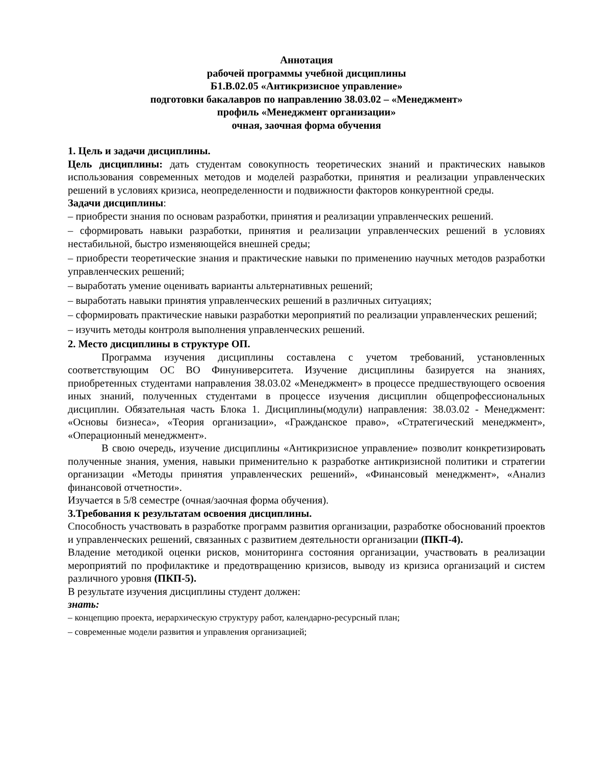Аннотация
рабочей программы учебной дисциплины
Б1.В.02.05 «Антикризисное управление»
подготовки бакалавров по направлению 38.03.02 – «Менеджмент»
профиль «Менеджмент организации»
очная, заочная форма обучения
1. Цель и задачи дисциплины.
Цель дисциплины: дать студентам совокупность теоретических знаний и практических навыков использования современных методов и моделей разработки, принятия и реализации управленческих решений в условиях кризиса, неопределенности и подвижности факторов конкурентной среды.
Задачи дисциплины:
– приобрести знания по основам разработки, принятия и реализации управленческих решений.
– сформировать навыки разработки, принятия и реализации управленческих решений в условиях нестабильной, быстро изменяющейся внешней среды;
– приобрести теоретические знания и практические навыки по применению научных методов разработки управленческих решений;
– выработать умение оценивать варианты альтернативных решений;
– выработать навыки принятия управленческих решений в различных ситуациях;
– сформировать практические навыки разработки мероприятий по реализации управленческих решений;
– изучить методы контроля выполнения управленческих решений.
2. Место дисциплины в структуре ОП.
Программа изучения дисциплины составлена с учетом требований, установленных соответствующим ОС ВО Финуниверситета. Изучение дисциплины базируется на знаниях, приобретенных студентами направления 38.03.02 «Менеджмент» в процессе предшествующего освоения иных знаний, полученных студентами в процессе изучения дисциплин общепрофессиональных дисциплин. Обязательная часть Блока 1. Дисциплины(модули) направления: 38.03.02 - Менеджмент: «Основы бизнеса», «Теория организации», «Гражданское право», «Стратегический менеджмент», «Операционный менеджмент».
В свою очередь, изучение дисциплины «Антикризисное управление» позволит конкретизировать полученные знания, умения, навыки применительно к разработке антикризисной политики и стратегии организации «Методы принятия управленческих решений», «Финансовый менеджмент», «Анализ финансовой отчетности».
Изучается в 5/8 семестре (очная/заочная форма обучения).
3.Требования к результатам освоения дисциплины.
Способность участвовать в разработке программ развития организации, разработке обоснований проектов и управленческих решений, связанных с развитием деятельности организации (ПКП-4).
Владение методикой оценки рисков, мониторинга состояния организации, участвовать в реализации мероприятий по профилактике и предотвращению кризисов, выводу из кризиса организаций и систем различного уровня (ПКП-5).
В результате изучения дисциплины студент должен:
знать:
– концепцию проекта, иерархическую структуру работ, календарно-ресурсный план;
– современные модели развития и управления организацией;